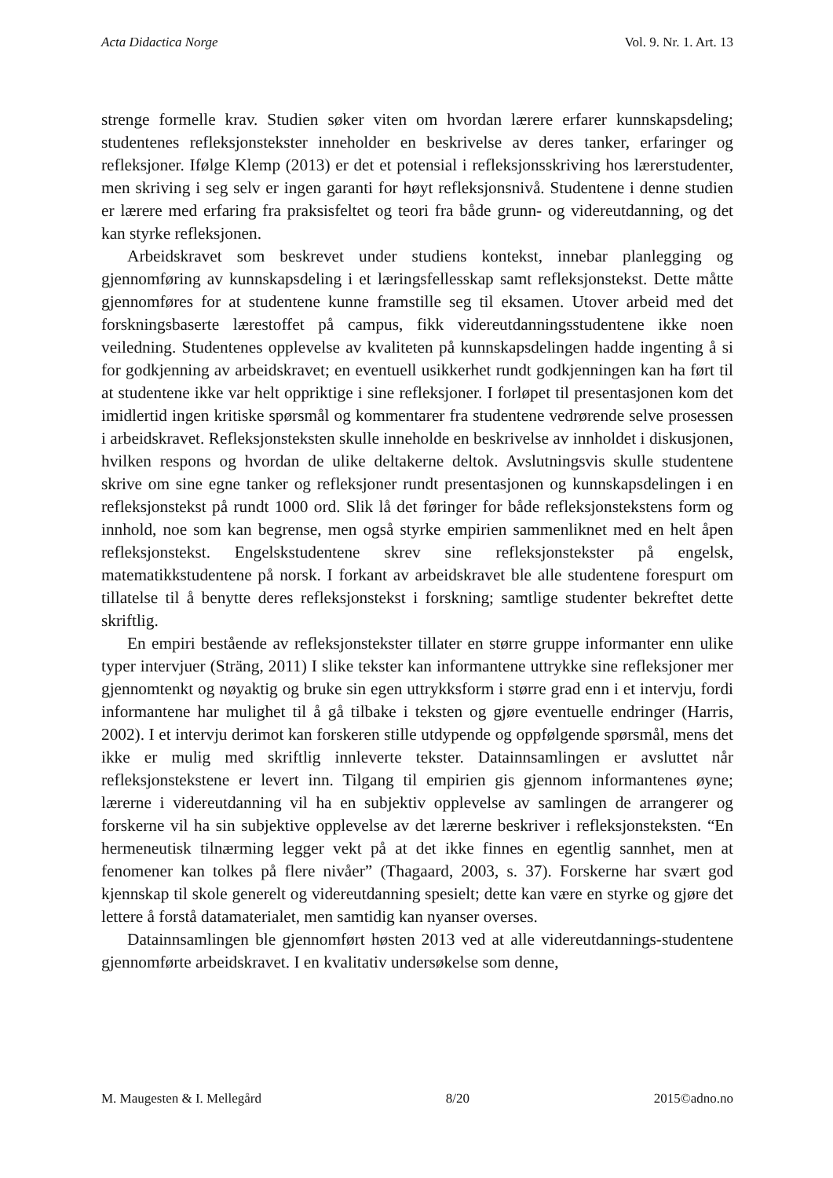Acta Didactica Norge Vol. 9. Nr. 1. Art. 13
strenge formelle krav. Studien søker viten om hvordan lærere erfarer kunnskapsdeling; studentenes refleksjonstekster inneholder en beskrivelse av deres tanker, erfaringer og refleksjoner. Ifølge Klemp (2013) er det et potensial i refleksjonsskriving hos lærerstudenter, men skriving i seg selv er ingen garanti for høyt refleksjonsnivå. Studentene i denne studien er lærere med erfaring fra praksisfeltet og teori fra både grunn- og videreutdanning, og det kan styrke refleksjonen.
Arbeidskravet som beskrevet under studiens kontekst, innebar planlegging og gjennomføring av kunnskapsdeling i et læringsfellesskap samt refleksjonstekst. Dette måtte gjennomføres for at studentene kunne framstille seg til eksamen. Utover arbeid med det forskningsbaserte lærestoffet på campus, fikk videreutdanningsstudentene ikke noen veiledning. Studentenes opplevelse av kvaliteten på kunnskapsdelingen hadde ingenting å si for godkjenning av arbeidskravet; en eventuell usikkerhet rundt godkjenningen kan ha ført til at studentene ikke var helt oppriktige i sine refleksjoner. I forløpet til presentasjonen kom det imidlertid ingen kritiske spørsmål og kommentarer fra studentene vedrørende selve prosessen i arbeidskravet. Refleksjonsteksten skulle inneholde en beskrivelse av innholdet i diskusjonen, hvilken respons og hvordan de ulike deltakerne deltok. Avslutningsvis skulle studentene skrive om sine egne tanker og refleksjoner rundt presentasjonen og kunnskapsdelingen i en refleksjonstekst på rundt 1000 ord. Slik lå det føringer for både refleksjonstekstens form og innhold, noe som kan begrense, men også styrke empirien sammenliknet med en helt åpen refleksjonstekst. Engelskstudentene skrev sine refleksjonstekster på engelsk, matematikkstudentene på norsk. I forkant av arbeidskravet ble alle studentene forespurt om tillatelse til å benytte deres refleksjonstekst i forskning; samtlige studenter bekreftet dette skriftlig.
En empiri bestående av refleksjonstekster tillater en større gruppe informanter enn ulike typer intervjuer (Sträng, 2011) I slike tekster kan informantene uttrykke sine refleksjoner mer gjennomtenkt og nøyaktig og bruke sin egen uttrykksform i større grad enn i et intervju, fordi informantene har mulighet til å gå tilbake i teksten og gjøre eventuelle endringer (Harris, 2002). I et intervju derimot kan forskeren stille utdypende og oppfølgende spørsmål, mens det ikke er mulig med skriftlig innleverte tekster. Datainnsamlingen er avsluttet når refleksjonstekstene er levert inn. Tilgang til empirien gis gjennom informantenes øyne; lærerne i videreutdanning vil ha en subjektiv opplevelse av samlingen de arrangerer og forskerne vil ha sin subjektive opplevelse av det lærerne beskriver i refleksjonsteksten. “En hermeneutisk tilnærming legger vekt på at det ikke finnes en egentlig sannhet, men at fenomener kan tolkes på flere nivåer” (Thagaard, 2003, s. 37). Forskerne har svært god kjennskap til skole generelt og videreutdanning spesielt; dette kan være en styrke og gjøre det lettere å forstå datamaterialet, men samtidig kan nyanser overses.
Datainnsamlingen ble gjennomført høsten 2013 ved at alle videreutdannings-studentene gjennomførte arbeidskravet. I en kvalitativ undersøkelse som denne,
M. Maugesten & I. Mellegård 8/20 2015©adno.no